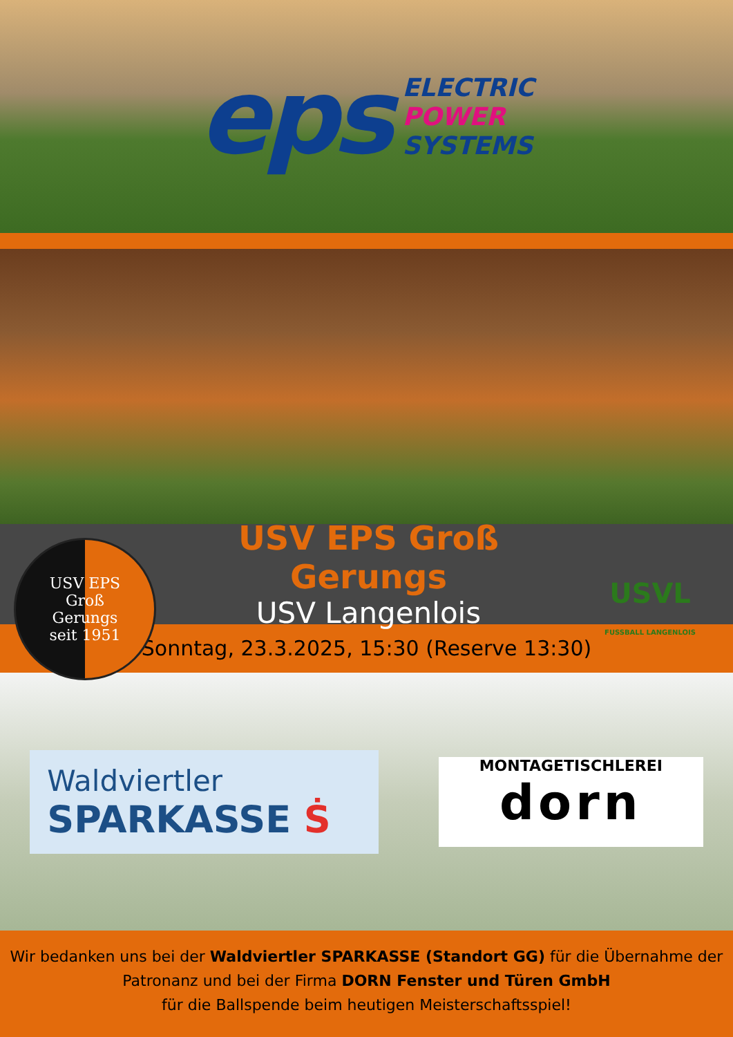eps
ELECTRIC
POWER
SYSTEMS
USV EPS
Groß
Gerungs
seit 1951
USV EPS Groß Gerungs
USV Langenlois
USVL
FUSSBALL LANGENLOIS
Sonntag, 23.3.2025, 15:30 (Reserve 13:30)
Waldviertler
SPARKASSE Ṡ
MONTAGETISCHLEREI
dorn
Wir bedanken uns bei der Waldviertler SPARKASSE (Standort GG) für die Übernahme der Patronanz und bei der Firma DORN Fenster und Türen GmbH
für die Ballspende beim heutigen Meisterschaftsspiel!